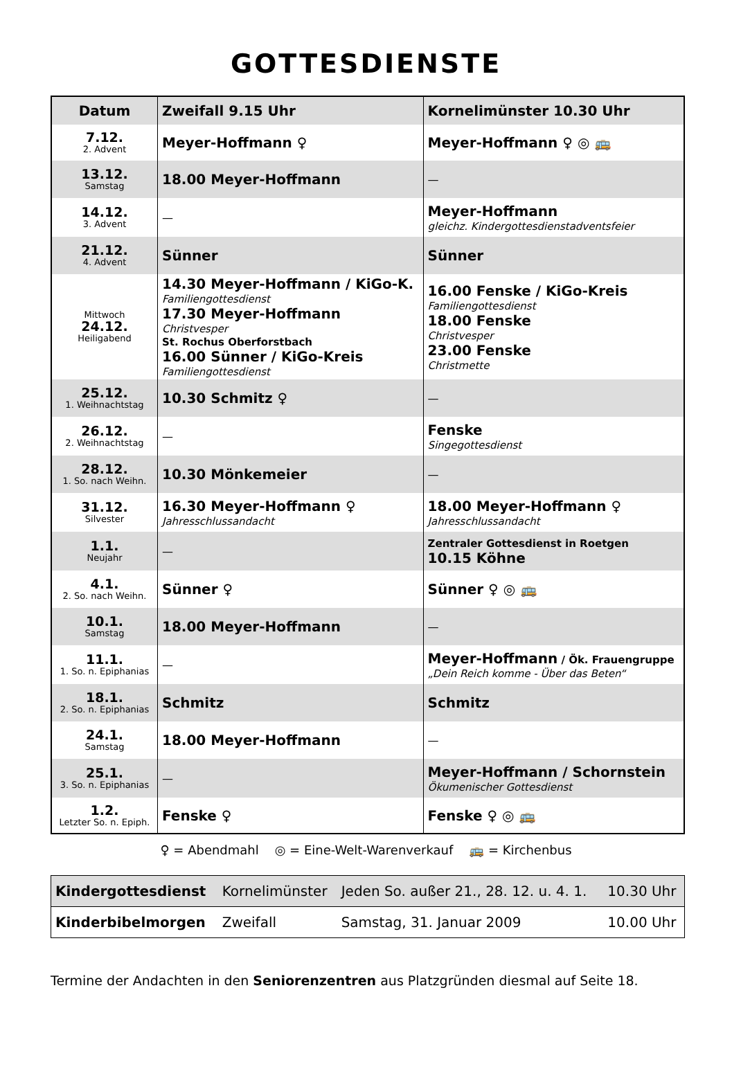GOTTESDIENSTE
| Datum | Zweifall 9.15 Uhr | Kornelimünster 10.30 Uhr |
| --- | --- | --- |
| 7.12. 2. Advent | Meyer-Hoffmann ♀ | Meyer-Hoffmann ♀ ◎ 🚌 |
| 13.12. Samstag | 18.00 Meyer-Hoffmann | — |
| 14.12. 3. Advent | — | Meyer-Hoffmann gleichz. Kindergottesdienstadventsfeier |
| 21.12. 4. Advent | Sünner | Sünner |
| Mittwoch 24.12. Heiligabend | 14.30 Meyer-Hoffmann / KiGo-K. Familiengottesdienst 17.30 Meyer-Hoffmann Christvesper St. Rochus Oberforstbach 16.00 Sünner / KiGo-Kreis Familiengottesdienst | 16.00 Fenske / KiGo-Kreis Familiengottesdienst 18.00 Fenske Christvesper 23.00 Fenske Christmette |
| 25.12. 1. Weihnachtstag | 10.30 Schmitz ♀ | — |
| 26.12. 2. Weihnachtstag | — | Fenske Singegottesdienst |
| 28.12. 1. So. nach Weihn. | 10.30 Mönkemeier | — |
| 31.12. Silvester | 16.30 Meyer-Hoffmann ♀ Jahresschlussandacht | 18.00 Meyer-Hoffmann ♀ Jahresschlussandacht |
| 1.1. Neujahr | — | Zentraler Gottesdienst in Roetgen 10.15 Köhne |
| 4.1. 2. So. nach Weihn. | Sünner ♀ | Sünner ♀ ◎ 🚌 |
| 10.1. Samstag | 18.00 Meyer-Hoffmann | — |
| 11.1. 1. So. n. Epiphanias | — | Meyer-Hoffmann / Ök. Frauengruppe „Dein Reich komme - Über das Beten“ |
| 18.1. 2. So. n. Epiphanias | Schmitz | Schmitz |
| 24.1. Samstag | 18.00 Meyer-Hoffmann | — |
| 25.1. 3. So. n. Epiphanias | — | Meyer-Hoffmann / Schornstein Ökumenischer Gottesdienst |
| 1.2. Letzter So. n. Epiph. | Fenske ♀ | Fenske ♀ ◎ 🚌 |
♀ = Abendmahl ◎ = Eine-Welt-Warenverkauf 🚌 = Kirchenbus
| Kindergottesdienst | Kornelimünster | Jeden So. außer 21., 28. 12. u. 4. 1. | 10.30 Uhr |
| Kinderbibelmorgen | Zweifall | Samstag, 31. Januar 2009 | 10.00 Uhr |
Termine der Andachten in den Seniorenzentren aus Platzgründen diesmal auf Seite 18.